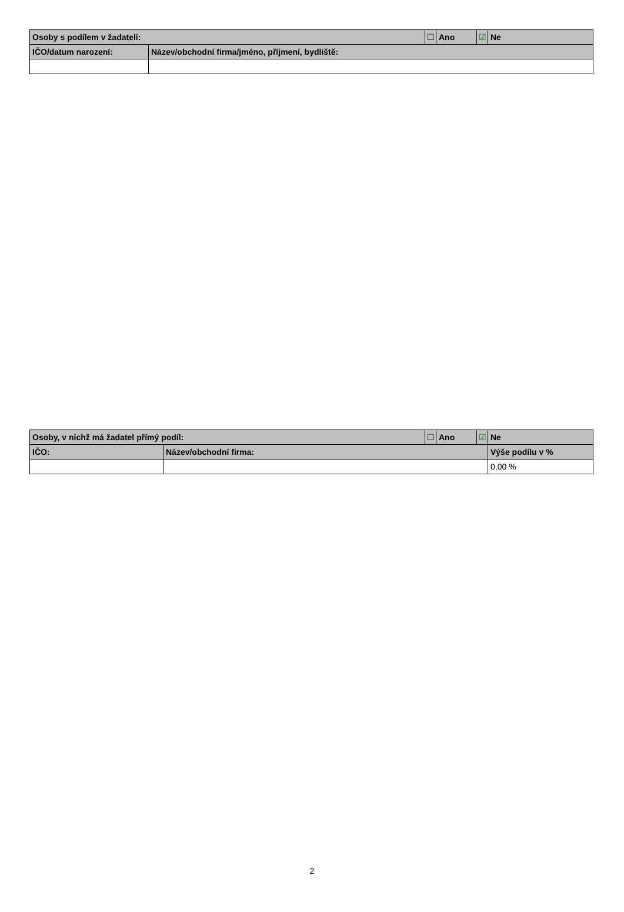| Osoby s podílem v žadateli: | | ☐ | Ano | ☑ | Ne |
| IČO/datum narození: | Název/obchodní firma/jméno, příjmení, bydliště: | | | | |
| Osoby, v nichž má žadatel přímý podíl: | | ☐ | Ano | ☑ | Ne |
| IČO: | Název/obchodní firma: | | | | Výše podílu v % |
| | | | | | 0,00 % |
2